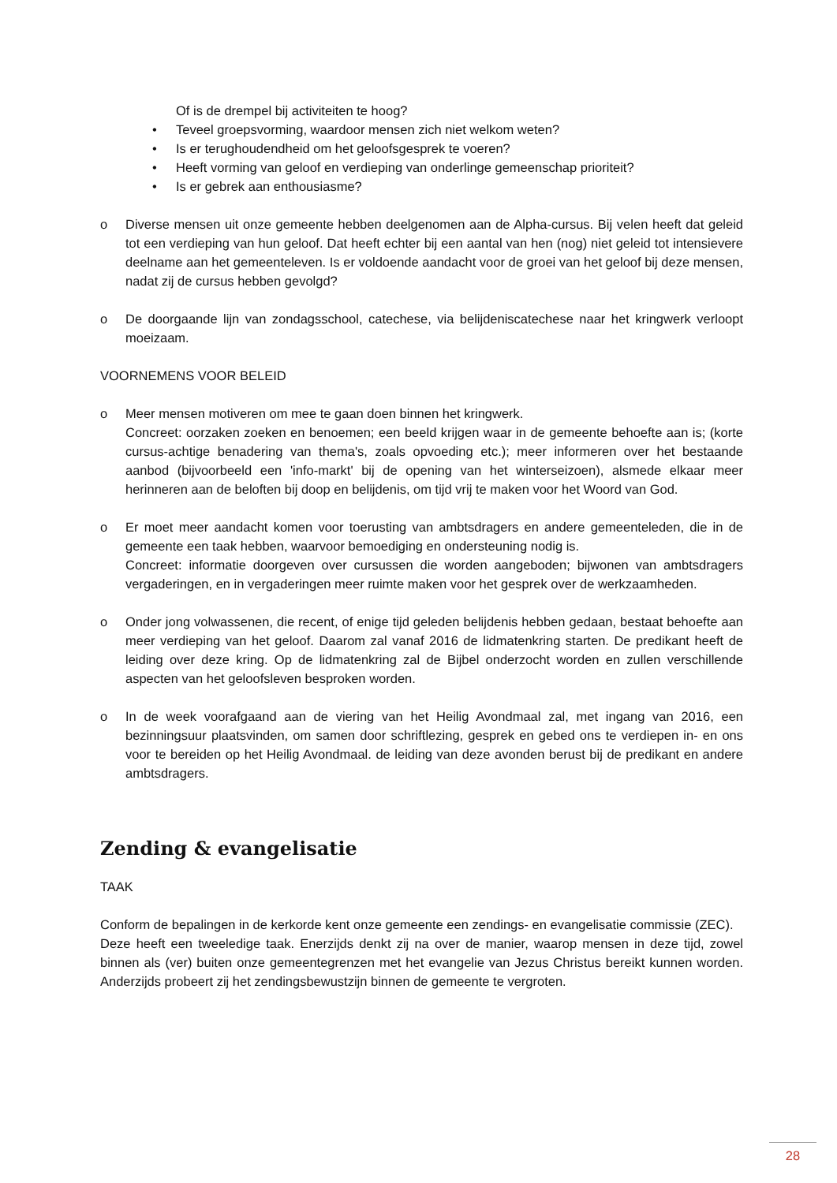Of is de drempel bij activiteiten te hoog?
• Teveel groepsvorming, waardoor mensen zich niet welkom weten?
• Is er terughoudendheid om het geloofsgesprek te voeren?
• Heeft vorming van geloof en verdieping van onderlinge gemeenschap prioriteit?
• Is er gebrek aan enthousiasme?
o Diverse mensen uit onze gemeente hebben deelgenomen aan de Alpha-cursus. Bij velen heeft dat geleid tot een verdieping van hun geloof. Dat heeft echter bij een aantal van hen (nog) niet geleid tot intensievere deelname aan het gemeenteleven. Is er voldoende aandacht voor de groei van het geloof bij deze mensen, nadat zij de cursus hebben gevolgd?
o De doorgaande lijn van zondagsschool, catechese, via belijdeniscatechese naar het kringwerk verloopt moeizaam.
VOORNEMENS VOOR BELEID
o Meer mensen motiveren om mee te gaan doen binnen het kringwerk.
Concreet: oorzaken zoeken en benoemen; een beeld krijgen waar in de gemeente behoefte aan is; (korte cursus-achtige benadering van thema's, zoals opvoeding etc.); meer informeren over het bestaande aanbod (bijvoorbeeld een 'info-markt' bij de opening van het winterseizoen), alsmede elkaar meer herinneren aan de beloften bij doop en belijdenis, om tijd vrij te maken voor het Woord van God.
o Er moet meer aandacht komen voor toerusting van ambtsdragers en andere gemeenteleden, die in de gemeente een taak hebben, waarvoor bemoediging en ondersteuning nodig is.
Concreet: informatie doorgeven over cursussen die worden aangeboden; bijwonen van ambtsdragers vergaderingen, en in vergaderingen meer ruimte maken voor het gesprek over de werkzaamheden.
o Onder jong volwassenen, die recent, of enige tijd geleden belijdenis hebben gedaan, bestaat behoefte aan meer verdieping van het geloof. Daarom zal vanaf 2016 de lidmatenkring starten. De predikant heeft de leiding over deze kring. Op de lidmatenkring zal de Bijbel onderzocht worden en zullen verschillende aspecten van het geloofsleven besproken worden.
o In de week voorafgaand aan de viering van het Heilig Avondmaal zal, met ingang van 2016, een bezinningsuur plaatsvinden, om samen door schriftlezing, gesprek en gebed ons te verdiepen in- en ons voor te bereiden op het Heilig Avondmaal. de leiding van deze avonden berust bij de predikant en andere ambtsdragers.
Zending & evangelisatie
TAAK
Conform de bepalingen in de kerkorde kent onze gemeente een zendings- en evangelisatie commissie (ZEC).
Deze heeft een tweeledige taak. Enerzijds denkt zij na over de manier, waarop mensen in deze tijd, zowel binnen als (ver) buiten onze gemeentegrenzen met het evangelie van Jezus Christus bereikt kunnen worden. Anderzijds probeert zij het zendingsbewustzijn binnen de gemeente te vergroten.
28